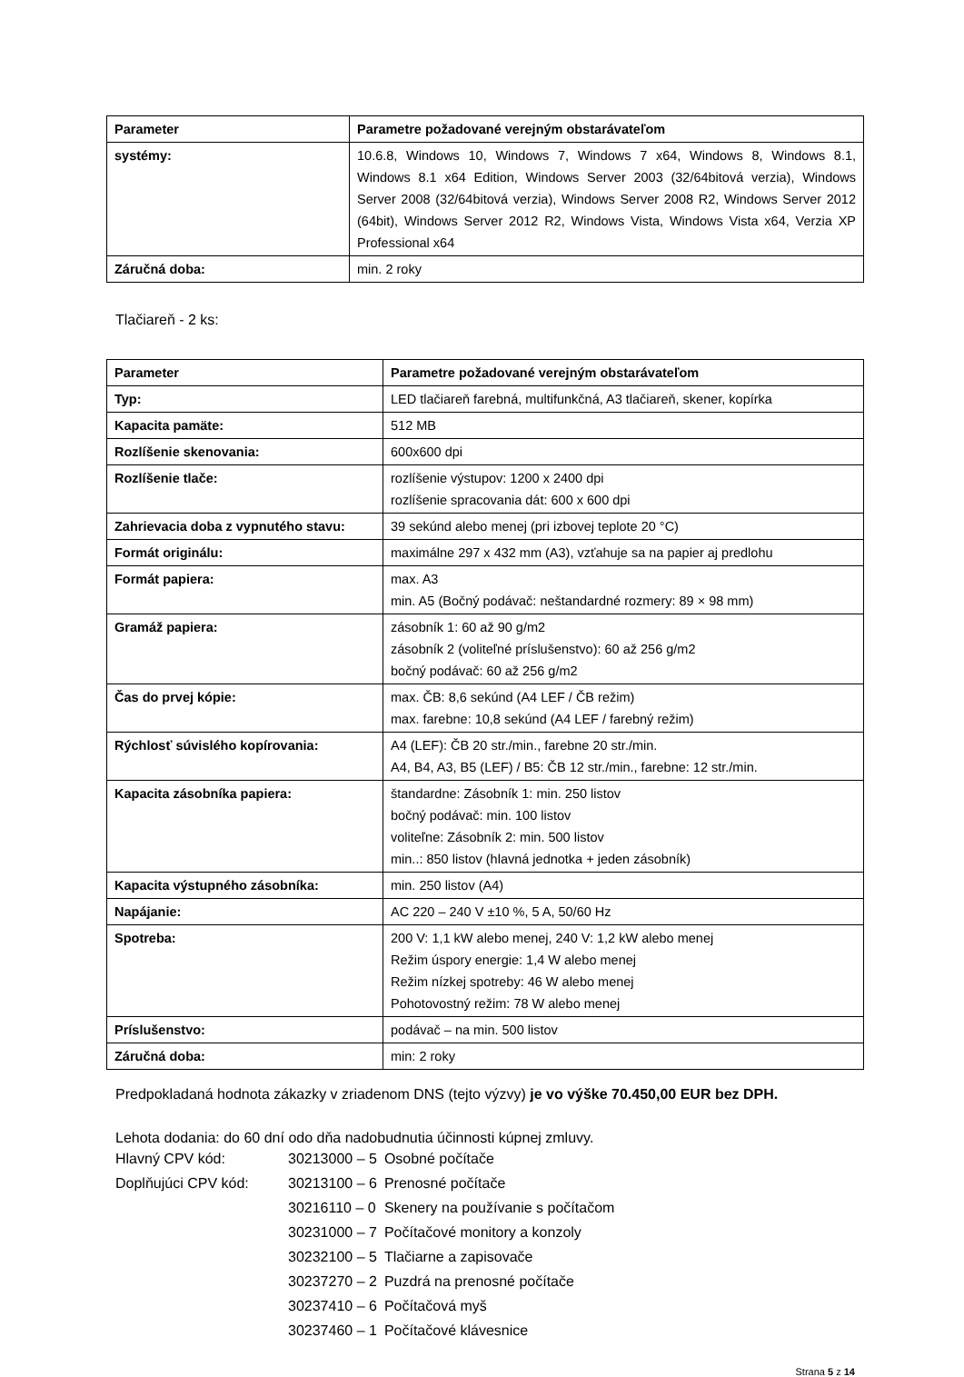| Parameter | Parametre požadované verejným obstarávateľom |
| --- | --- |
| systémy: | 10.6.8, Windows 10, Windows 7, Windows 7 x64, Windows 8, Windows 8.1, Windows 8.1 x64 Edition, Windows Server 2003 (32/64bitová verzia), Windows Server 2008 (32/64bitová verzia), Windows Server 2008 R2, Windows Server 2012 (64bit), Windows Server 2012 R2, Windows Vista, Windows Vista x64, Verzia XP Professional x64 |
| Záručná doba: | min. 2 roky |
Tlačiareň - 2 ks:
| Parameter | Parametre požadované verejným obstarávateľom |
| --- | --- |
| Typ: | LED tlačiareň farebná, multifunkčná, A3 tlačiareň, skener, kopírka |
| Kapacita pamäte: | 512 MB |
| Rozlíšenie skenovania: | 600x600 dpi |
| Rozlíšenie tlače: | rozlíšenie výstupov: 1200 x 2400 dpi rozlíšenie spracovania dát: 600 x 600 dpi |
| Zahrievacia doba z vypnutého stavu: | 39 sekúnd alebo menej (pri izbovej teplote 20 °C) |
| Formát originálu: | maximálne 297 x 432 mm (A3), vzťahuje sa na papier aj predlohu |
| Formát papiera: | max. A3 min. A5 (Bočný podávač: neštandardné rozmery: 89 × 98 mm) |
| Gramáž papiera: | zásobník 1: 60 až 90 g/m2 zásobník 2 (voliteľné príslušenstvo): 60 až 256 g/m2 bočný podávač: 60 až 256 g/m2 |
| Čas do prvej kópie: | max. ČB: 8,6 sekúnd (A4 LEF / ČB režim) max. farebne: 10,8 sekúnd (A4 LEF / farebný režim) |
| Rýchlosť súvislého kopírovania: | A4 (LEF): ČB 20 str./min., farebne 20 str./min. A4, B4, A3, B5 (LEF) / B5: ČB 12 str./min., farebne: 12 str./min. |
| Kapacita zásobníka papiera: | štandardne: Zásobník 1: min. 250 listov bočný podávač: min. 100 listov voliteľne: Zásobník 2: min. 500 listov min..: 850 listov (hlavná jednotka + jeden zásobník) |
| Kapacita výstupného zásobníka: | min. 250 listov (A4) |
| Napájanie: | AC 220 – 240 V ±10 %, 5 A, 50/60 Hz |
| Spotreba: | 200 V: 1,1 kW alebo menej, 240 V: 1,2 kW alebo menej Režim úspory energie: 1,4 W alebo menej Režim nízkej spotreby: 46 W alebo menej Pohotovostný režim: 78 W alebo menej |
| Príslušenstvo: | podávač – na min. 500 listov |
| Záručná doba: | min: 2 roky |
Predpokladaná hodnota zákazky v zriadenom DNS (tejto výzvy) je vo výške 70.450,00 EUR bez DPH.
Lehota dodania: do 60 dní odo dňa nadobudnutia účinnosti kúpnej zmluvy.
| Hlavný CPV kód: | 30213000 – 5 | Osobné počítače |
| Doplňujúci CPV kód: | 30213100 – 6 | Prenosné počítače |
| | 30216110 – 0 | Skenery na používanie s počítačom |
| | 30231000 – 7 | Počítačové monitory a konzoly |
| | 30232100 – 5 | Tlačiarne a zapisovače |
| | 30237270 – 2 | Puzdrá na prenosné počítače |
| | 30237410 – 6 | Počítačová myš |
| | 30237460 – 1 | Počítačové klávesnice |
Strana 5 z 14